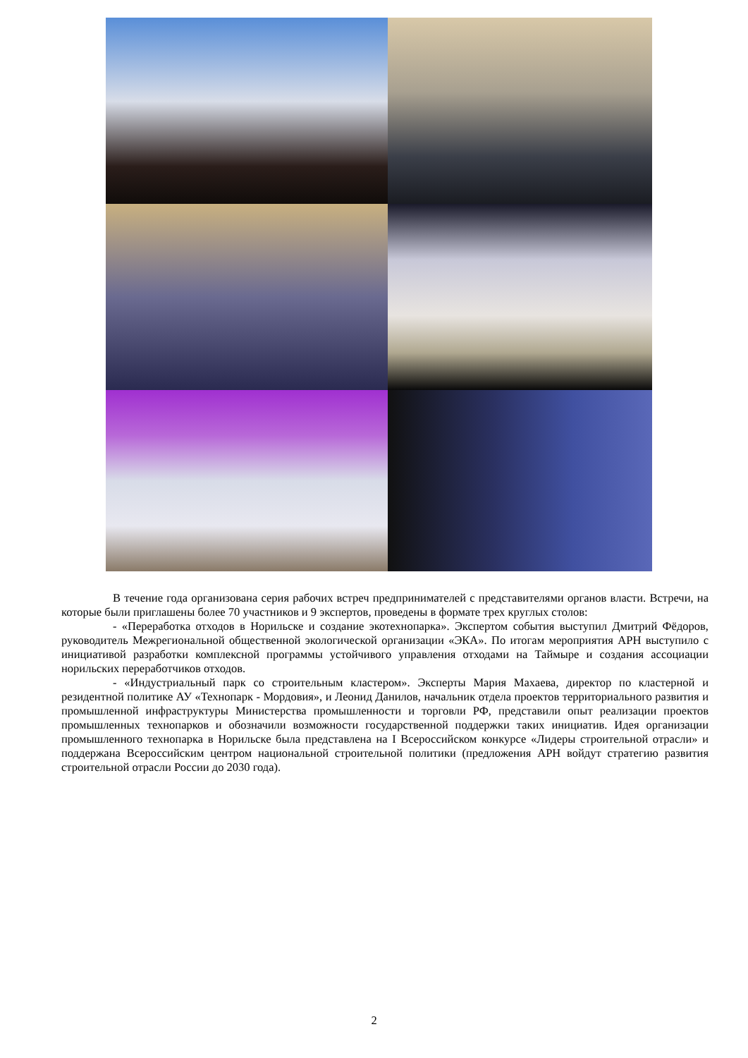В течение года организована серия рабочих встреч предпринимателей с представителями органов власти. Встречи, на которые были приглашены более 70 участников и 9 экспертов, проведены в формате трех круглых столов:
- «Переработка отходов в Норильске и создание экотехнопарка». Экспертом события выступил Дмитрий Фёдоров, руководитель Межрегиональной общественной экологической организации «ЭКА». По итогам мероприятия АРН выступило с инициативой разработки комплексной программы устойчивого управления отходами на Таймыре и создания ассоциации норильских переработчиков отходов.
- «Индустриальный парк со строительным кластером». Эксперты Мария Махаева, директор по кластерной и резидентной политике АУ «Технопарк - Мордовия», и Леонид Данилов, начальник отдела проектов территориального развития и промышленной инфраструктуры Министерства промышленности и торговли РФ, представили опыт реализации проектов промышленных технопарков и обозначили возможности государственной поддержки таких инициатив. Идея организации промышленного технопарка в Норильске была представлена на I Всероссийском конкурсе «Лидеры строительной отрасли» и поддержана Всероссийским центром национальной строительной политики (предложения АРН войдут стратегию развития строительной отрасли России до 2030 года).
2